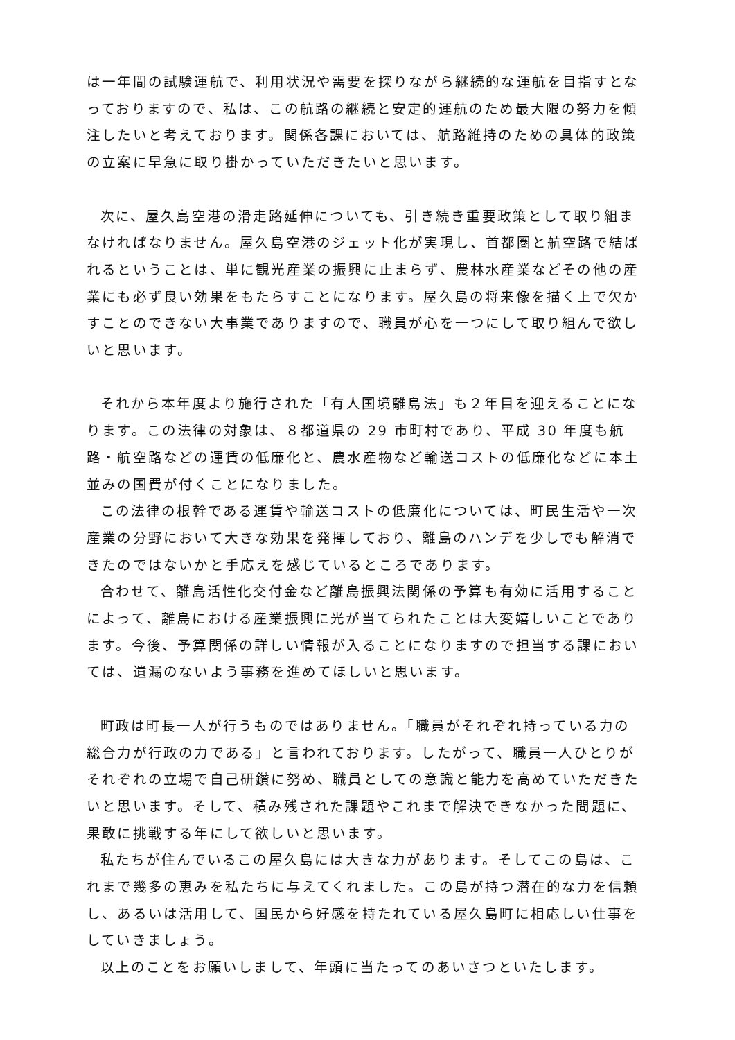は一年間の試験運航で、利用状況や需要を探りながら継続的な運航を目指すとなっておりますので、私は、この航路の継続と安定的運航のため最大限の努力を傾注したいと考えております。関係各課においては、航路維持のための具体的政策の立案に早急に取り掛かっていただきたいと思います。
次に、屋久島空港の滑走路延伸についても、引き続き重要政策として取り組まなければなりません。屋久島空港のジェット化が実現し、首都圏と航空路で結ばれるということは、単に観光産業の振興に止まらず、農林水産業などその他の産業にも必ず良い効果をもたらすことになります。屋久島の将来像を描く上で欠かすことのできない大事業でありますので、職員が心を一つにして取り組んで欲しいと思います。
それから本年度より施行された「有人国境離島法」も２年目を迎えることになります。この法律の対象は、８都道県の 29 市町村であり、平成 30 年度も航路・航空路などの運賃の低廉化と、農水産物など輸送コストの低廉化などに本土並みの国費が付くことになりました。
この法律の根幹である運賃や輸送コストの低廉化については、町民生活や一次産業の分野において大きな効果を発揮しており、離島のハンデを少しでも解消できたのではないかと手応えを感じているところであります。
合わせて、離島活性化交付金など離島振興法関係の予算も有効に活用することによって、離島における産業振興に光が当てられたことは大変嬉しいことであります。今後、予算関係の詳しい情報が入ることになりますので担当する課においては、遺漏のないよう事務を進めてほしいと思います。
町政は町長一人が行うものではありません。「職員がそれぞれ持っている力の総合力が行政の力である」と言われております。したがって、職員一人ひとりがそれぞれの立場で自己研鑽に努め、職員としての意識と能力を高めていただきたいと思います。そして、積み残された課題やこれまで解決できなかった問題に、果敢に挑戦する年にして欲しいと思います。
私たちが住んでいるこの屋久島には大きな力があります。そしてこの島は、これまで幾多の恵みを私たちに与えてくれました。この島が持つ潜在的な力を信頼し、あるいは活用して、国民から好感を持たれている屋久島町に相応しい仕事をしていきましょう。
以上のことをお願いしまして、年頭に当たってのあいさつといたします。